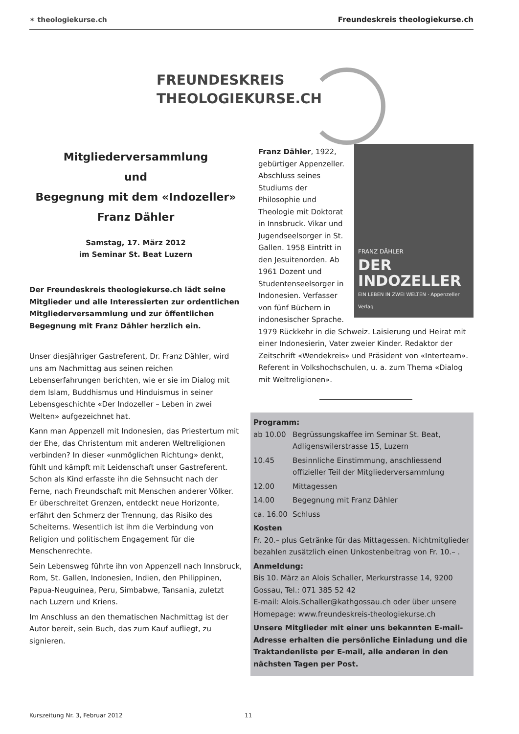✶ theologiekurse.ch
Freundeskreis theologiekurse.ch
FREUNDESKREIS
THEOLOGIEKURSE.CH
Mitgliederversammlung
und
Begegnung mit dem «Indozeller»
Franz Dähler
Samstag, 17. März 2012
im Seminar St. Beat Luzern
Der Freundeskreis theologiekurse.ch lädt seine Mitglieder und alle Interessierten zur ordentlichen Mitgliederversammlung und zur öffentlichen Begegnung mit Franz Dähler herzlich ein.
Unser diesjähriger Gastreferent, Dr. Franz Dähler, wird uns am Nachmittag aus seinen reichen Lebenserfahrungen berichten, wie er sie im Dialog mit dem Islam, Buddhismus und Hinduismus in seiner Lebensgeschichte «Der Indozeller – Leben in zwei Welten» aufgezeichnet hat.
Kann man Appenzell mit Indonesien, das Priestertum mit der Ehe, das Christentum mit anderen Weltreligionen verbinden? In dieser «unmöglichen Richtung» denkt, fühlt und kämpft mit Leidenschaft unser Gastreferent. Schon als Kind erfasste ihn die Sehnsucht nach der Ferne, nach Freundschaft mit Menschen anderer Völker. Er überschreitet Grenzen, entdeckt neue Horizonte, erfährt den Schmerz der Trennung, das Risiko des Scheiterns. Wesentlich ist ihm die Verbindung von Religion und politischem Engagement für die Menschenrechte.
Sein Lebensweg führte ihn von Appenzell nach Innsbruck, Rom, St. Gallen, Indonesien, Indien, den Philippinen, Papua-Neuguinea, Peru, Simbabwe, Tansania, zuletzt nach Luzern und Kriens.
Im Anschluss an den thematischen Nachmittag ist der Autor bereit, sein Buch, das zum Kauf aufliegt, zu signieren.
FRANZ DÄHLER
DER INDOZELLER
EIN LEBEN IN ZWEI WELTEN · Appenzeller Verlag
Franz Dähler, 1922, gebürtiger Appenzeller. Abschluss seines Studiums der Philosophie und Theologie mit Doktorat in Innsbruck. Vikar und Jugendseelsorger in St. Gallen. 1958 Eintritt in den Jesuitenorden. Ab 1961 Dozent und Studentenseelsorger in Indonesien. Verfasser von fünf Büchern in indonesischer Sprache. 1979 Rückkehr in die Schweiz. Laisierung und Heirat mit einer Indonesierin, Vater zweier Kinder. Redaktor der Zeitschrift «Wendekreis» und Präsident von «Interteam». Referent in Volkshochschulen, u. a. zum Thema «Dialog mit Weltreligionen».
Programm:
| ab 10.00 | Begrüssungskaffee im Seminar St. Beat, Adligenswilerstrasse 15, Luzern |
| 10.45 | Besinnliche Einstimmung, anschliessend offizieller Teil der Mitgliederversammlung |
| 12.00 | Mittagessen |
| 14.00 | Begegnung mit Franz Dähler |
| ca. 16.00 | Schluss |
Kosten
Fr. 20.– plus Getränke für das Mittagessen. Nichtmitglieder bezahlen zusätzlich einen Unkostenbeitrag von Fr. 10.– .
Anmeldung:
Bis 10. März an Alois Schaller, Merkurstrasse 14, 9200 Gossau, Tel.: 071 385 52 42
E-mail: Alois.Schaller@kathgossau.ch oder über unsere Homepage: www.freundeskreis-theologiekurse.ch
Unsere Mitglieder mit einer uns bekannten E-mail-Adresse erhalten die persönliche Einladung und die Traktandenliste per E-mail, alle anderen in den nächsten Tagen per Post.
Kurszeitung Nr. 3, Februar 2012 11